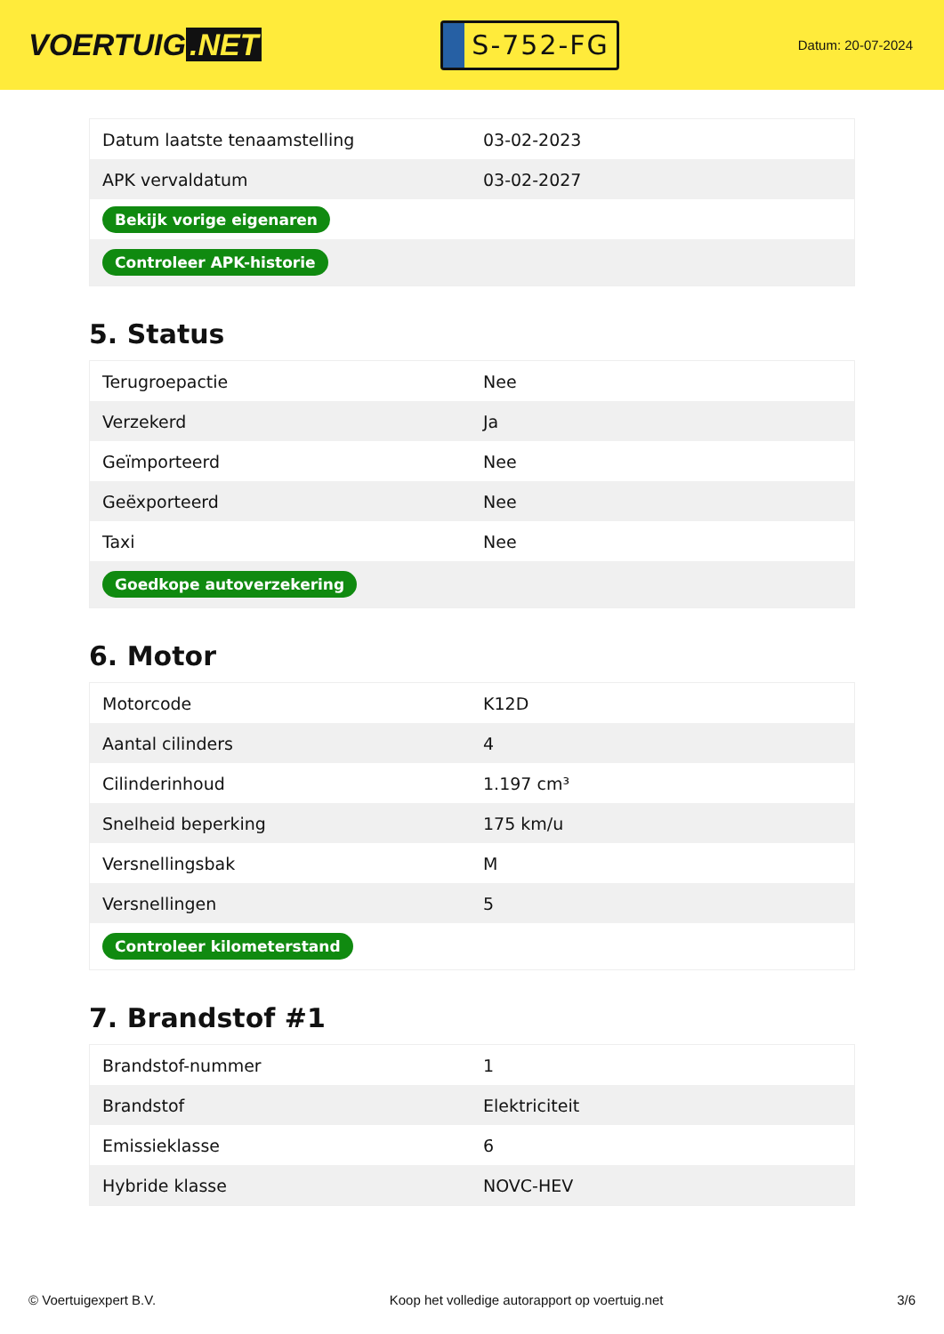VOERTUIG.NET
S-752-FG
Datum: 20-07-2024
| Datum laatste tenaamstelling | 03-02-2023 |
| APK vervaldatum | 03-02-2027 |
| Bekijk vorige eigenaren | |
| Controleer APK-historie | |
5. Status
| Terugroepactie | Nee |
| Verzekerd | Ja |
| Geïmporteerd | Nee |
| Geëxporteerd | Nee |
| Taxi | Nee |
| Goedkope autoverzekering | |
6. Motor
| Motorcode | K12D |
| Aantal cilinders | 4 |
| Cilinderinhoud | 1.197 cm³ |
| Snelheid beperking | 175 km/u |
| Versnellingsbak | M |
| Versnellingen | 5 |
| Controleer kilometerstand | |
7. Brandstof #1
| Brandstof-nummer | 1 |
| Brandstof | Elektriciteit |
| Emissieklasse | 6 |
| Hybride klasse | NOVC-HEV |
© Voertuigexpert B.V. Koop het volledige autorapport op voertuig.net 3/6